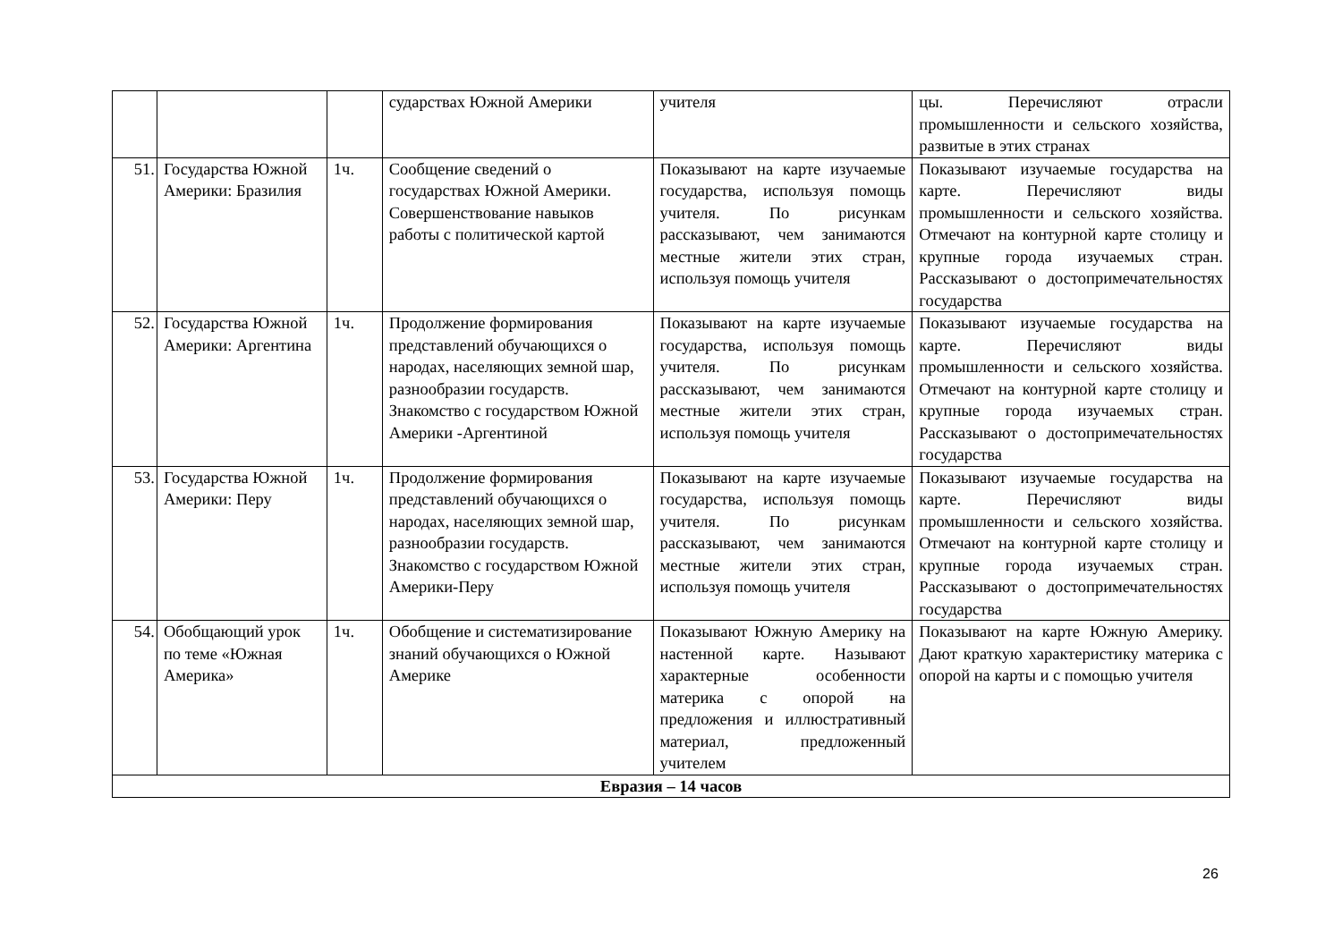| | | | сударствах Южной Америки | учителя | цы. Перечисляют отрасли промышленности и сельского хозяйства, развитые в этих странах |
| 51. | Государства Южной Америки: Бразилия | 1ч. | Сообщение сведений о государствах Южной Америки. Совершенствование навыков работы с политической картой | Показывают на карте изучаемые государства, используя помощь учителя. По рисункам рассказывают, чем занимаются местные жители этих стран, используя помощь учителя | Показывают изучаемые государства на карте. Перечисляют виды промышленности и сельского хозяйства. Отмечают на контурной карте столицу и крупные города изучаемых стран. Рассказывают о достопримечательностях государства |
| 52. | Государства Южной Америки: Аргентина | 1ч. | Продолжение формирования представлений обучающихся о народах, населяющих земной шар, разнообразии государств. Знакомство с государством Южной Америки -Аргентиной | Показывают на карте изучаемые государства, используя помощь учителя. По рисункам рассказывают, чем занимаются местные жители этих стран, используя помощь учителя | Показывают изучаемые государства на карте. Перечисляют виды промышленности и сельского хозяйства. Отмечают на контурной карте столицу и крупные города изучаемых стран. Рассказывают о достопримечательностях государства |
| 53. | Государства Южной Америки: Перу | 1ч. | Продолжение формирования представлений обучающихся о народах, населяющих земной шар, разнообразии государств. Знакомство с государством Южной Америки-Перу | Показывают на карте изучаемые государства, используя помощь учителя. По рисункам рассказывают, чем занимаются местные жители этих стран, используя помощь учителя | Показывают изучаемые государства на карте. Перечисляют виды промышленности и сельского хозяйства. Отмечают на контурной карте столицу и крупные города изучаемых стран. Рассказывают о достопримечательностях государства |
| 54. | Обобщающий урок по теме «Южная Америка» | 1ч. | Обобщение и систематизирование знаний обучающихся о Южной Америке | Показывают Южную Америку на настенной карте. Называют характерные особенности материка с опорой на предложения и иллюстративный материал, предложенный учителем | Показывают на карте Южную Америку. Дают краткую характеристику материка с опорой на карты и с помощью учителя |
| Евразия – 14 часов | | | | | |
26